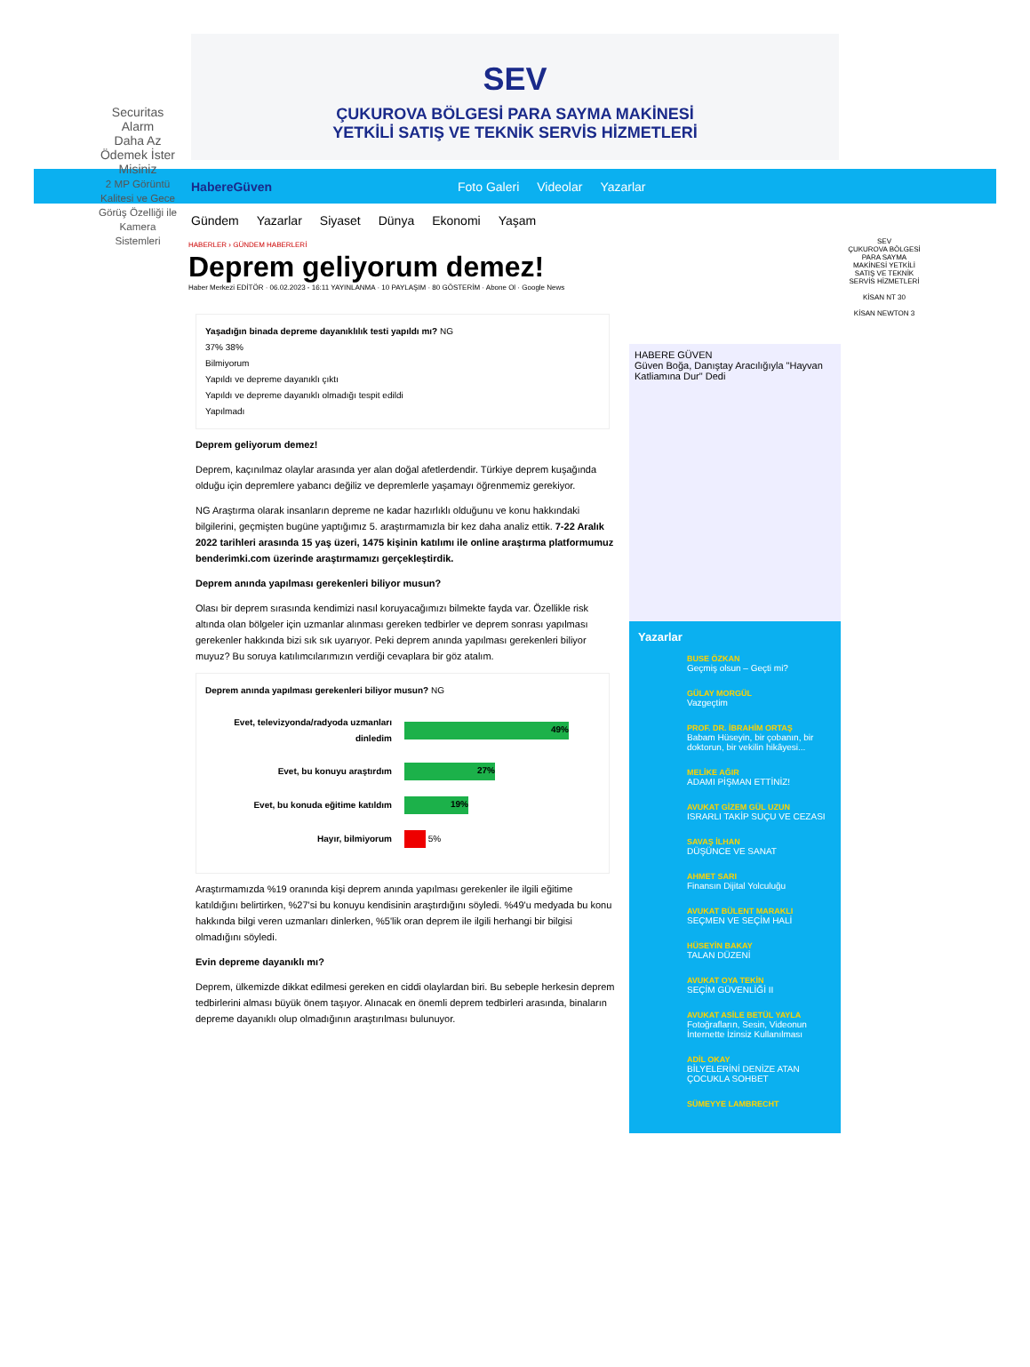SEV
ÇUKUROVA BÖLGESİ PARA SAYMA MAKİNESİ
YETKİLİ SATIŞ VE TEKNİK SERVİS HİZMETLERİ
HabereGüven Foto Galeri Videolar Yazarlar
Gündem Yazarlar Siyaset Dünya Ekonomi Yaşam
Securitas Alarm
Daha Az Ödemek İster Misiniz
2 MP Görüntü Kalitesi ve Gece Görüş Özelliği ile Kamera Sistemleri
HABERLER › GÜNDEM HABERLERİ
Deprem geliyorum demez!
Haber Merkezi EDİTÖR · 06.02.2023 - 16:11 YAYINLANMA · 10 PAYLAŞIM · 80 GÖSTERİM · Abone Ol · Google News
Yaşadığın binada depreme dayanıklılık testi yapıldı mı? NG
37% 38%
Bilmiyorum
Yapıldı ve depreme dayanıklı çıktı
Yapıldı ve depreme dayanıklı olmadığı tespit edildi
Yapılmadı
Deprem geliyorum demez!
Deprem, kaçınılmaz olaylar arasında yer alan doğal afetlerdendir. Türkiye deprem kuşağında olduğu için depremlere yabancı değiliz ve depremlerle yaşamayı öğrenmemiz gerekiyor.
NG Araştırma olarak insanların depreme ne kadar hazırlıklı olduğunu ve konu hakkındaki bilgilerini, geçmişten bugüne yaptığımız 5. araştırmamızla bir kez daha analiz ettik. 7-22 Aralık 2022 tarihleri arasında 15 yaş üzeri, 1475 kişinin katılımı ile online araştırma platformumuz benderimki.com üzerinde araştırmamızı gerçekleştirdik.
Deprem anında yapılması gerekenleri biliyor musun?
Olası bir deprem sırasında kendimizi nasıl koruyacağımızı bilmekte fayda var. Özellikle risk altında olan bölgeler için uzmanlar alınması gereken tedbirler ve deprem sonrası yapılması gerekenler hakkında bizi sık sık uyarıyor. Peki deprem anında yapılması gerekenleri biliyor muyuz? Bu soruya katılımcılarımızın verdiği cevaplara bir göz atalım.
Deprem anında yapılması gerekenleri biliyor musun? NG
Evet, televizyonda/radyoda uzmanları dinledim 49%
Evet, bu konuyu araştırdım 27%
Evet, bu konuda eğitime katıldım 19%
Hayır, bilmiyorum 5%
Araştırmamızda %19 oranında kişi deprem anında yapılması gerekenler ile ilgili eğitime katıldığını belirtirken, %27'si bu konuyu kendisinin araştırdığını söyledi. %49'u medyada bu konu hakkında bilgi veren uzmanları dinlerken, %5'lik oran deprem ile ilgili herhangi bir bilgisi olmadığını söyledi.
Evin depreme dayanıklı mı?
Deprem, ülkemizde dikkat edilmesi gereken en ciddi olaylardan biri. Bu sebeple herkesin deprem tedbirlerini alması büyük önem taşıyor. Alınacak en önemli deprem tedbirleri arasında, binaların depreme dayanıklı olup olmadığının araştırılması bulunuyor.
HABERE GÜVEN
Güven Boğa, Danıştay Aracılığıyla "Hayvan Katliamına Dur" Dedi
Yazarlar
BUSE ÖZKAN
Geçmiş olsun – Geçti mi?
GÜLAY MORGÜL
Vazgeçtim
PROF. DR. İBRAHİM ORTAŞ
Babam Hüseyin, bir çobanın, bir doktorun, bir vekilin hikâyesi...
MELİKE AĞIR
ADAMI PİŞMAN ETTİNİZ!
AVUKAT GİZEM GÜL UZUN
ISRARLI TAKİP SUÇU VE CEZASI
SAVAŞ İLHAN
DÜŞÜNCE VE SANAT
AHMET SARI
Finansın Dijital Yolculuğu
AVUKAT BÜLENT MARAKLI
SEÇMEN VE SEÇİM HALİ
HÜSEYİN BAKAY
TALAN DÜZENİ
AVUKAT OYA TEKİN
SEÇİM GÜVENLİĞİ II
AVUKAT ASİLE BETÜL YAYLA
Fotoğrafların, Sesin, Videonun İnternette İzinsiz Kullanılması
ADİL OKAY
BİLYELERİNİ DENİZE ATAN ÇOCUKLA SOHBET
SÜMEYYE LAMBRECHT
SEV
ÇUKUROVA BÖLGESİ PARA SAYMA MAKİNESİ YETKİLİ SATIŞ VE TEKNİK SERVİS HİZMETLERİ
KİSAN NT 30
KİSAN NEWTON 3